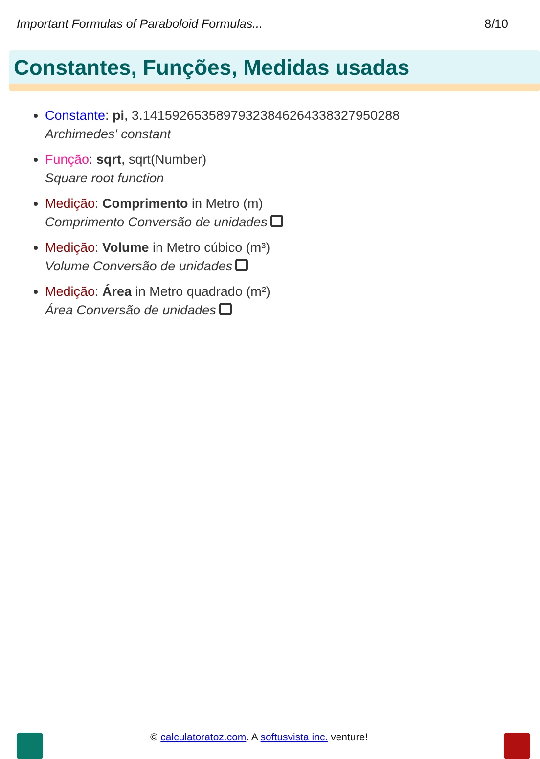Important Formulas of Paraboloid Formulas... 8/10
Constantes, Funções, Medidas usadas
Constante: pi, 3.14159265358979323846264338327950288
Archimedes' constant
Função: sqrt, sqrt(Number)
Square root function
Medição: Comprimento in Metro (m)
Comprimento Conversão de unidades
Medição: Volume in Metro cúbico (m³)
Volume Conversão de unidades
Medição: Área in Metro quadrado (m²)
Área Conversão de unidades
© calculatoratoz.com. A softusvista inc. venture!